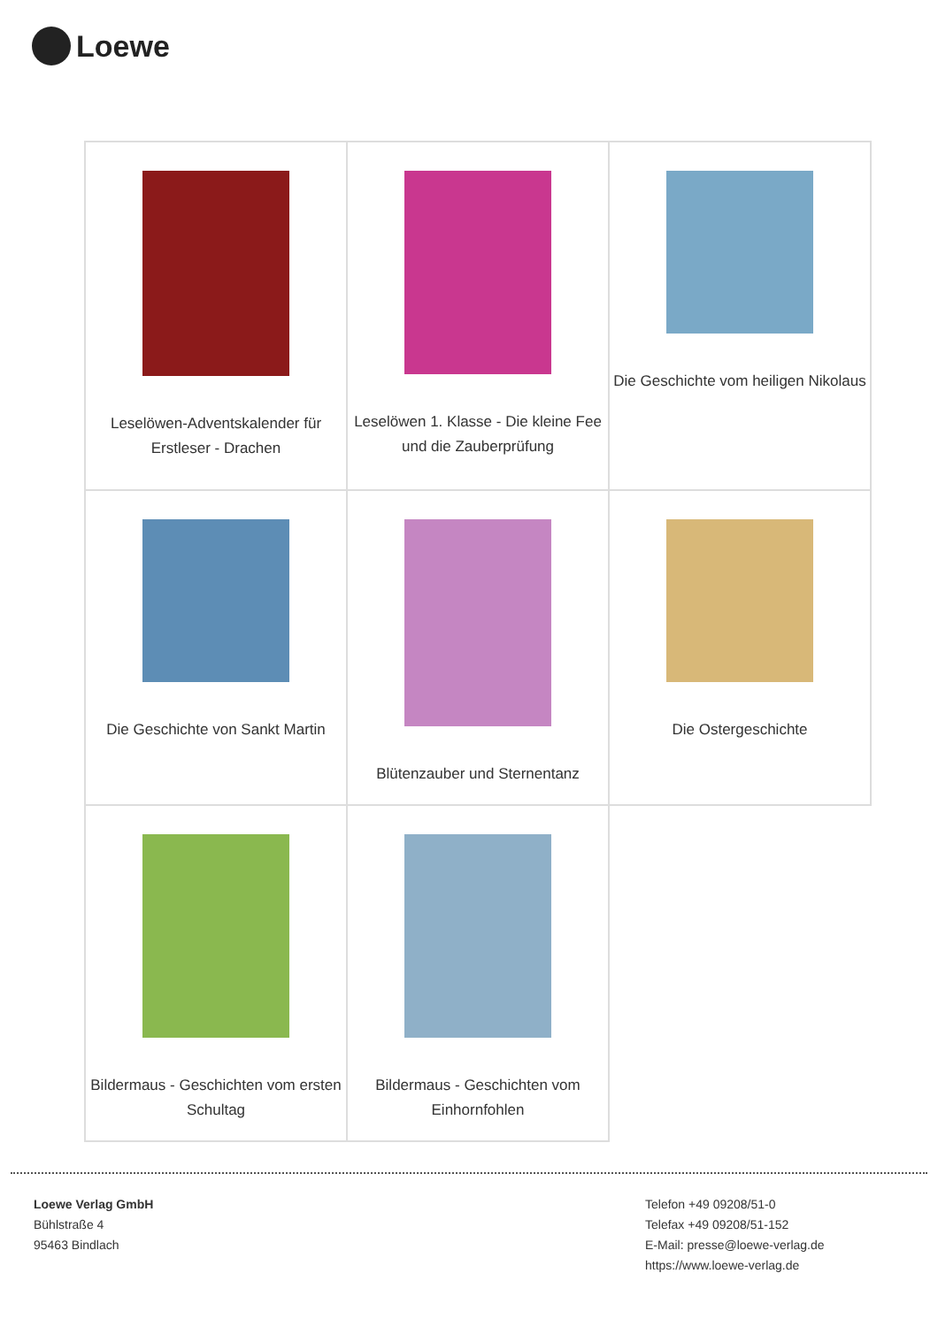Loewe
| Leselöwen-Adventskalender für Erstleser - Drachen | Leselöwen 1. Klasse - Die kleine Fee und die Zauberprüfung | Die Geschichte vom heiligen Nikolaus |
| Die Geschichte von Sankt Martin | Blütenzauber und Sternentanz | Die Ostergeschichte |
| Bildermaus - Geschichten vom ersten Schultag | Bildermaus - Geschichten vom Einhornfohlen | |
Loewe Verlag GmbH
Bühlstraße 4
95463 Bindlach
Telefon +49 09208/51-0
Telefax +49 09208/51-152
E-Mail: presse@loewe-verlag.de
https://www.loewe-verlag.de